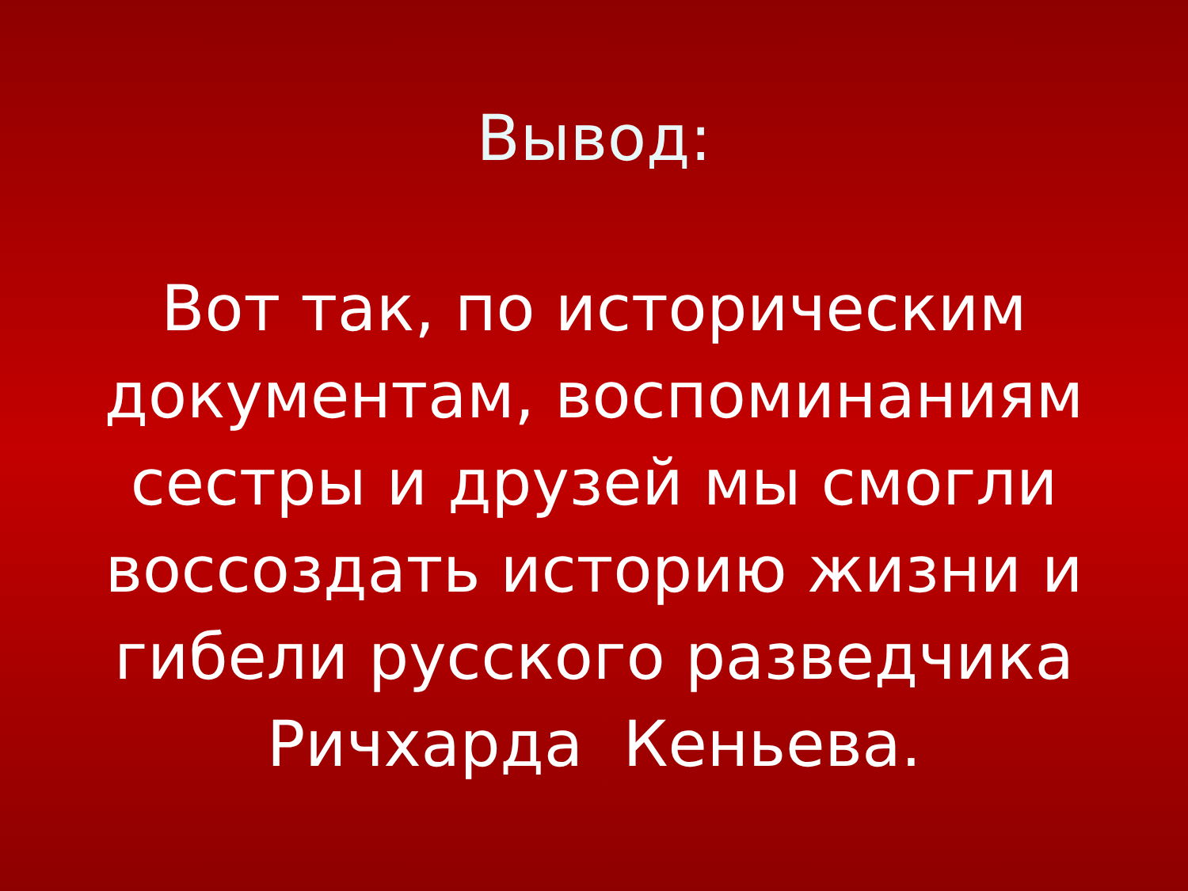Вывод:
Вот так, по историческим
документам, воспоминаниям
сестры и друзей мы смогли
воссоздать историю жизни и
гибели русского разведчика
Ричхарда Кеньева.